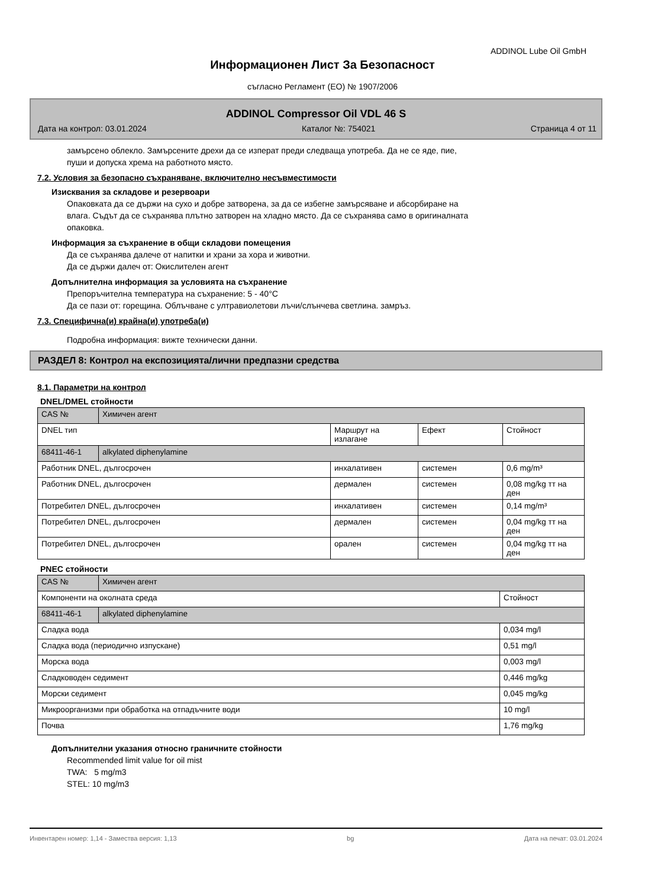ADDINOL Lube Oil GmbH
Информационен Лист За Безопасност
съгласно Регламент (ЕО) № 1907/2006
ADDINOL Compressor Oil VDL 46 S
Дата на контрол: 03.01.2024 Каталог №: 754021 Страница 4 от 11
замърсено облекло. Замърсените дрехи да се изперат преди следваща употреба. Да не се яде, пие,
пуши и допуска хрема на работното място.
7.2. Условия за безопасно съхраняване, включително несъвместимости
Изисквания за складове и резервоари
Опаковката да се държи на сухо и добре затворена, за да се избегне замърсяване и абсорбиране на
влага. Съдът да се съхранява плътно затворен на хладно място. Да се съхранява само в оригиналната
опаковка.
Информация за съхранение в общи складови помещения
Да се съхранява далече от напитки и храни за хора и животни.
Да се държи далеч от: Окислителен агент
Допълнителна информация за условията на съхранение
Препоръчителна температура на съхранение: 5 - 40°C
Да се пази от: горещина. Облъчване с ултравиолетови лъчи/слънчева светлина. замръз.
7.3. Специфична(и) крайна(и) употреба(и)
Подробна информация: вижте технически данни.
РАЗДЕЛ 8: Контрол на експозицията/лични предпазни средства
8.1. Параметри на контрол
DNEL/DMEL стойности
| CAS № | Химичен агент | | | |
| DNEL тип | | Маршрут на излагане | Ефект | Стойност |
| 68411-46-1 | alkylated diphenylamine | | | |
| Работник DNEL, дългосрочен | | инхалативен | системен | 0,6 mg/m³ |
| Работник DNEL, дългосрочен | | дермален | системен | 0,08 mg/kg тт на ден |
| Потребител DNEL, дългосрочен | | инхалативен | системен | 0,14 mg/m³ |
| Потребител DNEL, дългосрочен | | дермален | системен | 0,04 mg/kg тт на ден |
| Потребител DNEL, дългосрочен | | орален | системен | 0,04 mg/kg тт на ден |
PNEC стойности
| CAS № | Химичен агент | |
| Компоненти на околната среда | | Стойност |
| 68411-46-1 | alkylated diphenylamine | |
| Сладка вода | | 0,034 mg/l |
| Сладка вода (периодично изпускане) | | 0,51 mg/l |
| Морска вода | | 0,003 mg/l |
| Сладководен седимент | | 0,446 mg/kg |
| Морски седимент | | 0,045 mg/kg |
| Микроорганизми при обработка на отпадъчните води | | 10 mg/l |
| Почва | | 1,76 mg/kg |
Допълнителни указания относно граничните стойности
Recommended limit value for oil mist
TWA: 5 mg/m3
STEL: 10 mg/m3
Инвентарен номер: 1,14 - Замества версия: 1,13 bg Дата на печат: 03.01.2024